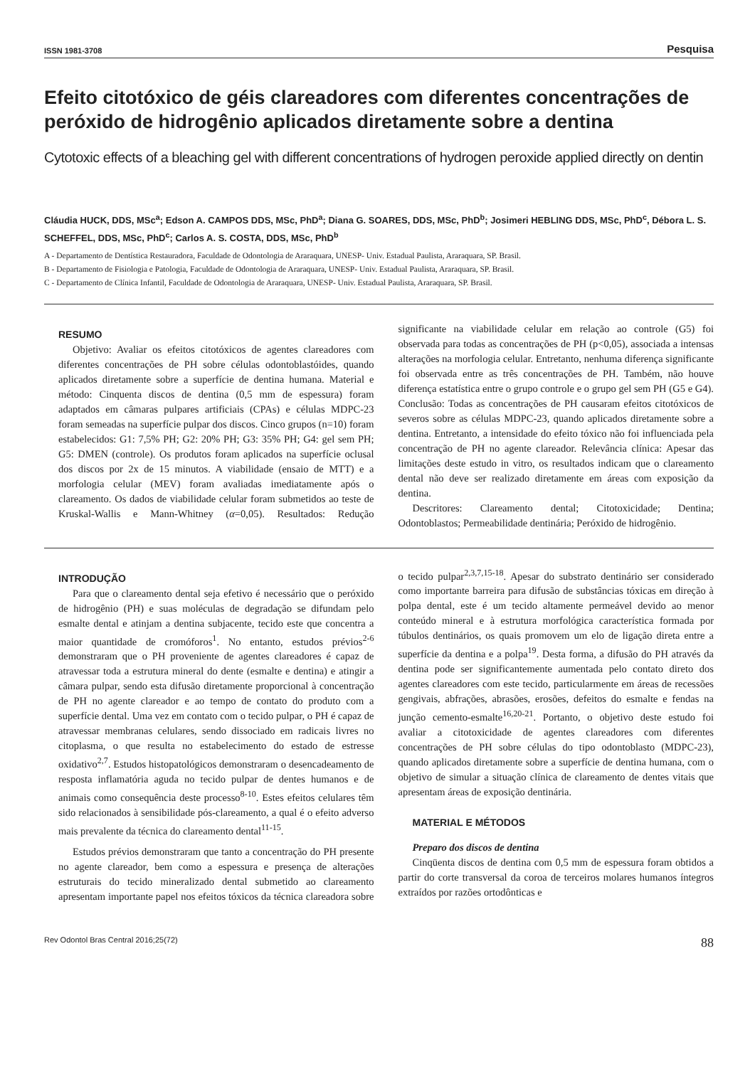ISSN 1981-3708 Pesquisa
Efeito citotóxico de géis clareadores com diferentes concentrações de peróxido de hidrogênio aplicados diretamente sobre a dentina
Cytotoxic effects of a bleaching gel with different concentrations of hydrogen peroxide applied directly on dentin
Cláudia HUCK, DDS, MSc<sup>a</sup>; Edson A. CAMPOS DDS, MSc, PhD<sup>a</sup>; Diana G. SOARES, DDS, MSc, PhD<sup>b</sup>; Josimeri HEBLING DDS, MSc, PhD<sup>c</sup>, Débora L. S. SCHEFFEL, DDS, MSc, PhD<sup>c</sup>; Carlos A. S. COSTA, DDS, MSc, PhD<sup>b</sup>
A - Departamento de Dentística Restauradora, Faculdade de Odontologia de Araraquara, UNESP- Univ. Estadual Paulista, Araraquara, SP. Brasil.
B - Departamento de Fisiologia e Patologia, Faculdade de Odontologia de Araraquara, UNESP- Univ. Estadual Paulista, Araraquara, SP. Brasil.
C - Departamento de Clínica Infantil, Faculdade de Odontologia de Araraquara, UNESP- Univ. Estadual Paulista, Araraquara, SP. Brasil.
RESUMO
Objetivo: Avaliar os efeitos citotóxicos de agentes clareadores com diferentes concentrações de PH sobre células odontoblastóides, quando aplicados diretamente sobre a superfície de dentina humana. Material e método: Cinquenta discos de dentina (0,5 mm de espessura) foram adaptados em câmaras pulpares artificiais (CPAs) e células MDPC-23 foram semeadas na superfície pulpar dos discos. Cinco grupos (n=10) foram estabelecidos: G1: 7,5% PH; G2: 20% PH; G3: 35% PH; G4: gel sem PH; G5: DMEN (controle). Os produtos foram aplicados na superfície oclusal dos discos por 2x de 15 minutos. A viabilidade (ensaio de MTT) e a morfologia celular (MEV) foram avaliadas imediatamente após o clareamento. Os dados de viabilidade celular foram submetidos ao teste de Kruskal-Wallis e Mann-Whitney (α=0,05). Resultados: Redução significante na viabilidade celular em relação ao controle (G5) foi observada para todas as concentrações de PH (p<0,05), associada a intensas alterações na morfologia celular. Entretanto, nenhuma diferença significante foi observada entre as três concentrações de PH. Também, não houve diferença estatística entre o grupo controle e o grupo gel sem PH (G5 e G4). Conclusão: Todas as concentrações de PH causaram efeitos citotóxicos de severos sobre as células MDPC-23, quando aplicados diretamente sobre a dentina. Entretanto, a intensidade do efeito tóxico não foi influenciada pela concentração de PH no agente clareador. Relevância clínica: Apesar das limitações deste estudo in vitro, os resultados indicam que o clareamento dental não deve ser realizado diretamente em áreas com exposição da dentina.
Descritores: Clareamento dental; Citotoxicidade; Dentina; Odontoblastos; Permeabilidade dentinária; Peróxido de hidrogênio.
INTRODUÇÃO
Para que o clareamento dental seja efetivo é necessário que o peróxido de hidrogênio (PH) e suas moléculas de degradação se difundam pelo esmalte dental e atinjam a dentina subjacente, tecido este que concentra a maior quantidade de cromóforos<sup>1</sup>. No entanto, estudos prévios<sup>2-6</sup> demonstraram que o PH proveniente de agentes clareadores é capaz de atravessar toda a estrutura mineral do dente (esmalte e dentina) e atingir a câmara pulpar, sendo esta difusão diretamente proporcional à concentração de PH no agente clareador e ao tempo de contato do produto com a superfície dental. Uma vez em contato com o tecido pulpar, o PH é capaz de atravessar membranas celulares, sendo dissociado em radicais livres no citoplasma, o que resulta no estabelecimento do estado de estresse oxidativo<sup>2,7</sup>. Estudos histopatológicos demonstraram o desencadeamento de resposta inflamatória aguda no tecido pulpar de dentes humanos e de animais como consequência deste processo<sup>8-10</sup>. Estes efeitos celulares têm sido relacionados à sensibilidade pós-clareamento, a qual é o efeito adverso mais prevalente da técnica do clareamento dental<sup>11-15</sup>.
Estudos prévios demonstraram que tanto a concentração do PH presente no agente clareador, bem como a espessura e presença de alterações estruturais do tecido mineralizado dental submetido ao clareamento apresentam importante papel nos efeitos tóxicos da técnica clareadora sobre o tecido pulpar<sup>2,3,7,15-18</sup>. Apesar do substrato dentinário ser considerado como importante barreira para difusão de substâncias tóxicas em direção à polpa dental, este é um tecido altamente permeável devido ao menor conteúdo mineral e à estrutura morfológica característica formada por túbulos dentinários, os quais promovem um elo de ligação direta entre a superfície da dentina e a polpa<sup>19</sup>. Desta forma, a difusão do PH através da dentina pode ser significantemente aumentada pelo contato direto dos agentes clareadores com este tecido, particularmente em áreas de recessões gengivais, abfrações, abrasões, erosões, defeitos do esmalte e fendas na junção cemento-esmalte<sup>16,20-21</sup>. Portanto, o objetivo deste estudo foi avaliar a citotoxicidade de agentes clareadores com diferentes concentrações de PH sobre células do tipo odontoblasto (MDPC-23), quando aplicados diretamente sobre a superfície de dentina humana, com o objetivo de simular a situação clínica de clareamento de dentes vitais que apresentam áreas de exposição dentinária.
MATERIAL E MÉTODOS
Preparo dos discos de dentina
Cinqüenta discos de dentina com 0,5 mm de espessura foram obtidos a partir do corte transversal da coroa de terceiros molares humanos íntegros extraídos por razões ortodônticas e
Rev Odontol Bras Central 2016;25(72) 88